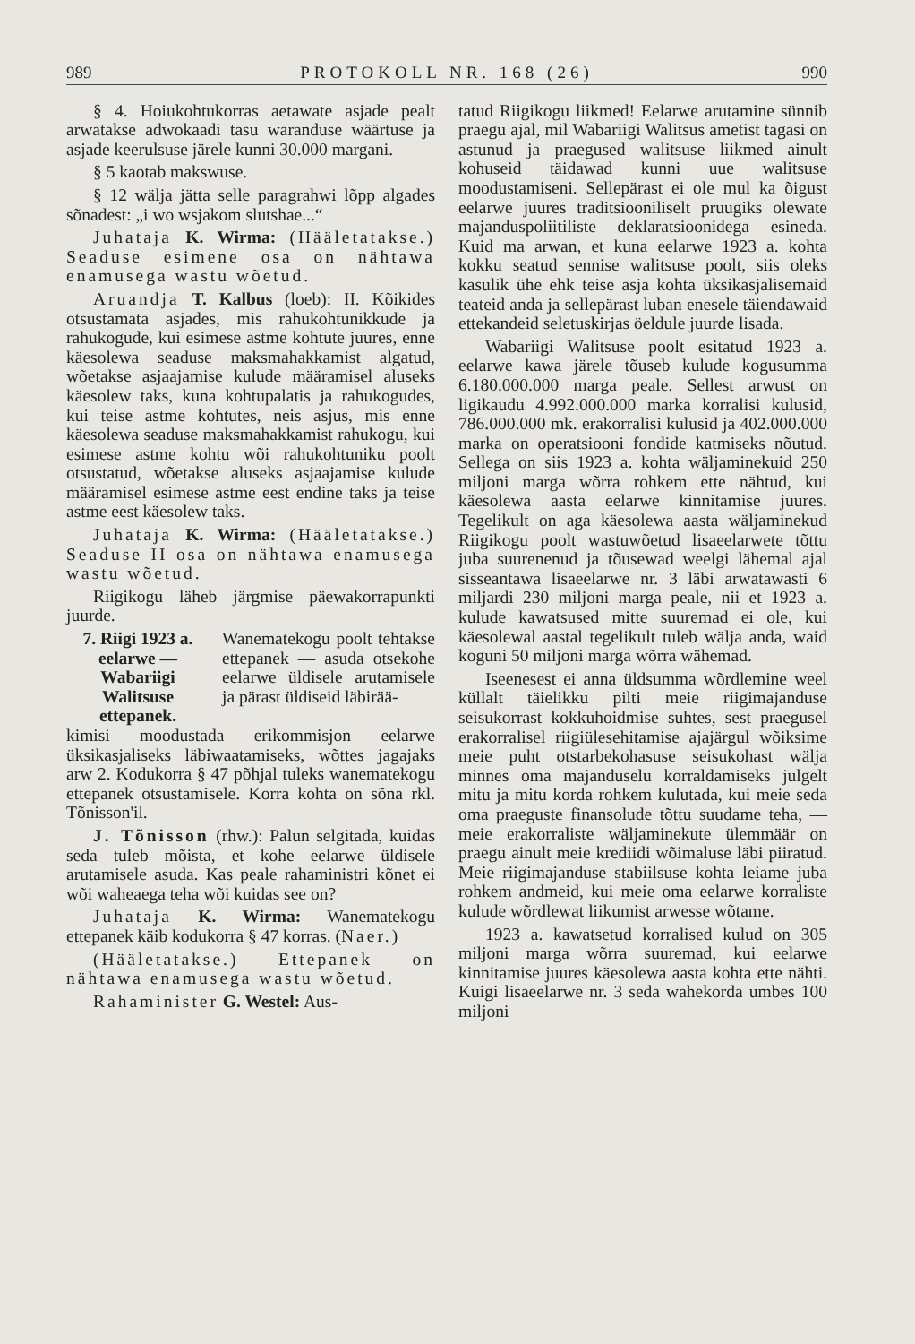989 PROTOKOLL NR. 168 (26) 990
§ 4. Hoiukohtukorras aetawate asjade pealt arwatakse adwokaadi tasu waranduse wäärtuse ja asjade keerulsuse järele kunni 30.000 margani.
§ 5 kaotab makswuse.
§ 12 wälja jätta selle paragrahwi lõpp algades sõnadest: „i wo wsjakom slutshae...“
Juhataja K. Wirma: (Hääletatakse.) Seaduse esimene osa on nähtawa enamusega wastu wõetud.
Aruandja T. Kalbus (loeb): II. Kõikides otsustamata asjades, mis rahukohtunikkude ja rahukogude, kui esimese astme kohtute juures, enne käesolewa seaduse maksmahakkamist algatud, wõetakse asjaajamise kulude määramisel aluseks käesolew taks, kuna kohtupalatis ja rahukogudes, kui teise astme kohtutes, neis asjus, mis enne käesolewa seaduse maksmahakkamist rahukogu, kui esimese astme kohtu wõi rahukohtuniku poolt otsustatud, wõetakse aluseks asjaajamise kulude määramisel esimese astme eest endine taks ja teise astme eest käesolew taks.
Juhataja K. Wirma: (Hääletatakse.) Seaduse II osa on nähtawa enamusega wastu wõetud.
Riigikogu läheb järgmise päewakorrapunkti juurde.
7. Riigi 1923 a. eelarwe — Wabariigi Walitsuse ettepanek.
Wanematekogu poolt tehtakse ettepanek — asuda otsekohe eelarwe üldisele arutamisele ja pärast üldiseid läbirää-
kimisi moodustada erikommisjon eelarwe üksikasjaliseks läbiwaatamiseks, wõttes jagajaks arw 2. Kodukorra § 47 põhjal tuleks wanematekogu ettepanek otsustamisele. Korra kohta on sõna rkl. Tõnisson'il.
J. Tõnisson (rhw.): Palun selgitada, kuidas seda tuleb mõista, et kohe eelarwe üldisele arutamisele asuda. Kas peale rahaministri kõnet ei wõi waheaega teha wõi kuidas see on?
Juhataja K. Wirma: Wanematekogu ettepanek käib kodukorra § 47 korras. (Naer.)
(Hääletatakse.) Ettepanek on nähtawa enamusega wastu wõetud.
Rahaminister G. Westel: Aus-
tatud Riigikogu liikmed! Eelarwe arutamine sünnib praegu ajal, mil Wabariigi Walitsus ametist tagasi on astunud ja praegused walitsuse liikmed ainult kohuseid täidawad kunni uue walitsuse moodustamiseni. Sellepärast ei ole mul ka õigust eelarwe juures traditsiooniliselt pruugiks olewate majanduspoliitiliste deklaratsioonidega esineda. Kuid ma arwan, et kuna eelarwe 1923 a. kohta kokku seatud sennise walitsuse poolt, siis oleks kasulik ühe ehk teise asja kohta üksikasjalisemaid teateid anda ja sellepärast luban enesele täiendawaid ettekandeid seletuskirjas öeldule juurde lisada.
Wabariigi Walitsuse poolt esitatud 1923 a. eelarwe kawa järele tõuseb kulude kogusumma 6.180.000.000 marga peale. Sellest arwust on ligikaudu 4.992.000.000 marka korralisi kulusid, 786.000.000 mk. erakorralisi kulusid ja 402.000.000 marka on operatsiooni fondide katmiseks nõutud. Sellega on siis 1923 a. kohta wäljaminekuid 250 miljoni marga wõrra rohkem ette nähtud, kui käesolewa aasta eelarwe kinnitamise juures. Tegelikult on aga käesolewa aasta wäljaminekud Riigikogu poolt wastuwõetud lisaeelarwete tõttu juba suurenenud ja tõusewad weelgi lähemal ajal sisseantawa lisaeelarwe nr. 3 läbi arwatawasti 6 miljardi 230 miljoni marga peale, nii et 1923 a. kulude kawatsused mitte suuremad ei ole, kui käesolewal aastal tegelikult tuleb wälja anda, waid koguni 50 miljoni marga wõrra wähemad.
Iseenesest ei anna üldsumma wõrdlemine weel küllalt täielikku pilti meie riigimajanduse seisukorrast kokkuhoidmise suhtes, sest praegusel erakorralisel riigiülesehitamise ajajärgul wõiksime meie puht otstarbekohasuse seisukohast wälja minnes oma majanduselu korraldamiseks julgelt mitu ja mitu korda rohkem kulutada, kui meie seda oma praeguste finansolude tõttu suudame teha, — meie erakorraliste wäljaminekute ülemmäär on praegu ainult meie krediidi wõimaluse läbi piiratud. Meie riigimajanduse stabiilsuse kohta leiame juba rohkem andmeid, kui meie oma eelarwe korraliste kulude wõrdlewat liikumist arwesse wõtame.
1923 a. kawatsetud korralised kulud on 305 miljoni marga wõrra suuremad, kui eelarwe kinnitamise juures käesolewa aasta kohta ette nähti. Kuigi lisaeelarwe nr. 3 seda wahekorda umbes 100 miljoni